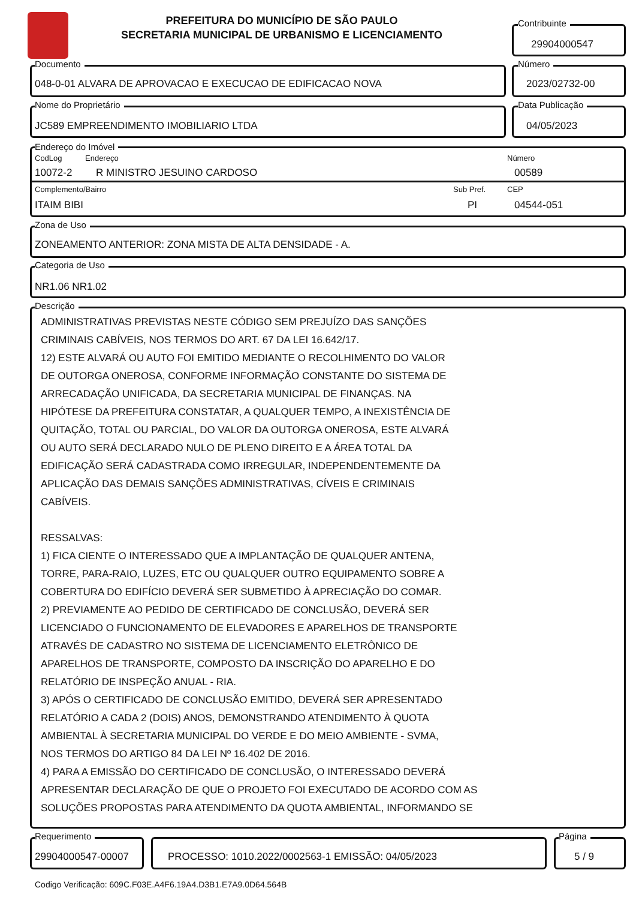PREFEITURA DO MUNICÍPIO DE SÃO PAULO
SECRETARIA MUNICIPAL DE URBANISMO E LICENCIAMENTO
Contribuinte
29904000547
Documento
048-0-01 ALVARA DE APROVACAO E EXECUCAO DE EDIFICACAO NOVA
Número
2023/02732-00
Nome do Proprietário
JC589 EMPREENDIMENTO IMOBILIARIO LTDA
Data Publicação
04/05/2023
Endereço do Imóvel
CodLog Endereço Número
10072-2 R MINISTRO JESUINO CARDOSO 00589
Complemento/Bairro Sub Pref. CEP
ITAIM BIBI PI 04544-051
Zona de Uso
ZONEAMENTO ANTERIOR: ZONA MISTA DE ALTA DENSIDADE - A.
Categoria de Uso
NR1.06 NR1.02
Descrição
ADMINISTRATIVAS PREVISTAS NESTE CÓDIGO SEM PREJUÍZO DAS SANÇÕES
CRIMINAIS CABÍVEIS, NOS TERMOS DO ART. 67 DA LEI 16.642/17.
12) ESTE ALVARÁ OU AUTO FOI EMITIDO MEDIANTE O RECOLHIMENTO DO VALOR
DE OUTORGA ONEROSA, CONFORME INFORMAÇÃO CONSTANTE DO SISTEMA DE
ARRECADAÇÃO UNIFICADA, DA SECRETARIA MUNICIPAL DE FINANÇAS. NA
HIPÓTESE DA PREFEITURA CONSTATAR, A QUALQUER TEMPO, A INEXISTÊNCIA DE
QUITAÇÃO, TOTAL OU PARCIAL, DO VALOR DA OUTORGA ONEROSA, ESTE ALVARÁ
OU AUTO SERÁ DECLARADO NULO DE PLENO DIREITO E A ÁREA TOTAL DA
EDIFICAÇÃO SERÁ CADASTRADA COMO IRREGULAR, INDEPENDENTEMENTE DA
APLICAÇÃO DAS DEMAIS SANÇÕES ADMINISTRATIVAS, CÍVEIS E CRIMINAIS
CABÍVEIS.
RESSALVAS:
1) FICA CIENTE O INTERESSADO QUE A IMPLANTAÇÃO DE QUALQUER ANTENA,
TORRE, PARA-RAIO, LUZES, ETC OU QUALQUER OUTRO EQUIPAMENTO SOBRE A
COBERTURA DO EDIFÍCIO DEVERÁ SER SUBMETIDO À APRECIAÇÃO DO COMAR.
2) PREVIAMENTE AO PEDIDO DE CERTIFICADO DE CONCLUSÃO, DEVERÁ SER
LICENCIADO O FUNCIONAMENTO DE ELEVADORES E APARELHOS DE TRANSPORTE
ATRAVÉS DE CADASTRO NO SISTEMA DE LICENCIAMENTO ELETRÔNICO DE
APARELHOS DE TRANSPORTE, COMPOSTO DA INSCRIÇÃO DO APARELHO E DO
RELATÓRIO DE INSPEÇÃO ANUAL - RIA.
3) APÓS O CERTIFICADO DE CONCLUSÃO EMITIDO, DEVERÁ SER APRESENTADO
RELATÓRIO A CADA 2 (DOIS) ANOS, DEMONSTRANDO ATENDIMENTO À QUOTA
AMBIENTAL À SECRETARIA MUNICIPAL DO VERDE E DO MEIO AMBIENTE - SVMA,
NOS TERMOS DO ARTIGO 84 DA LEI Nº 16.402 DE 2016.
4) PARA A EMISSÃO DO CERTIFICADO DE CONCLUSÃO, O INTERESSADO DEVERÁ
APRESENTAR DECLARAÇÃO DE QUE O PROJETO FOI EXECUTADO DE ACORDO COM AS
SOLUÇÕES PROPOSTAS PARA ATENDIMENTO DA QUOTA AMBIENTAL, INFORMANDO SE
Requerimento
29904000547-00007
PROCESSO: 1010.2022/0002563-1 EMISSÃO: 04/05/2023
Página
5 / 9
Codigo Verificação: 609C.F03E.A4F6.19A4.D3B1.E7A9.0D64.564B